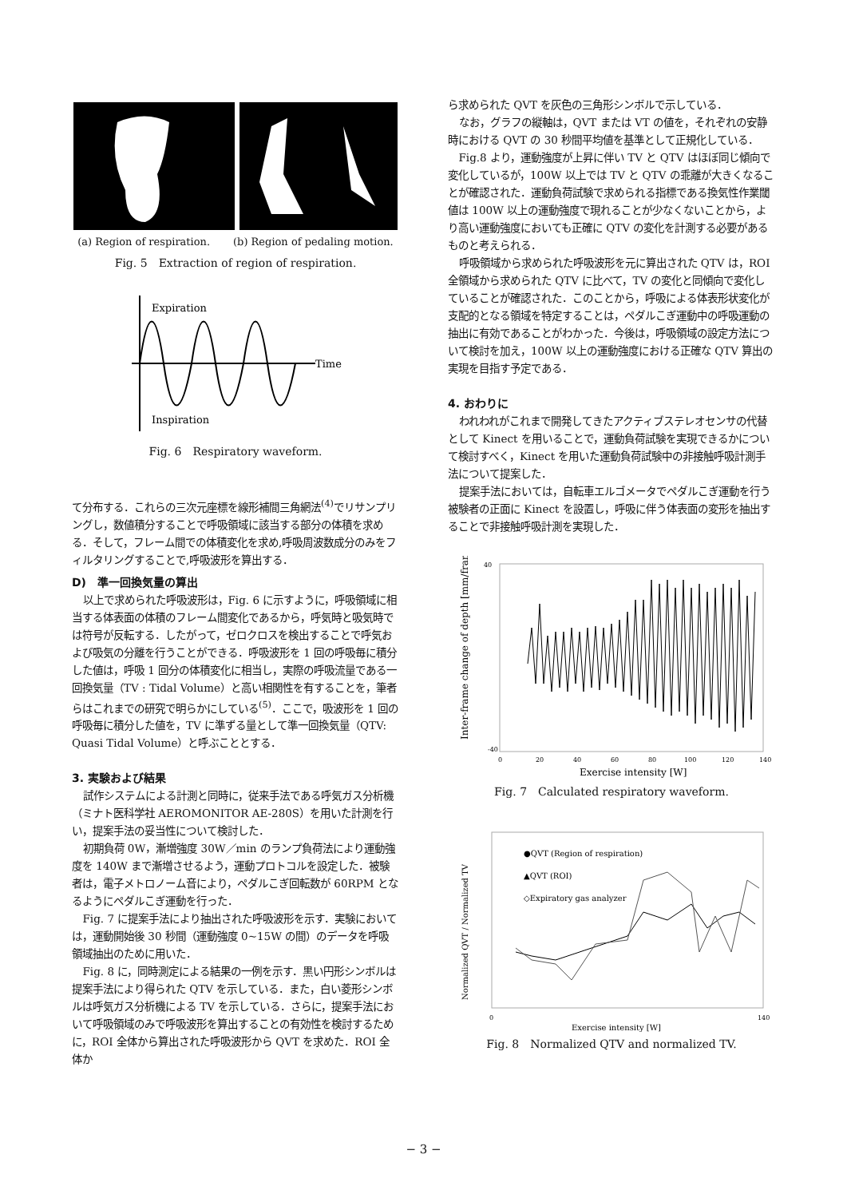(a) Region of respiration. (b) Region of pedaling motion.
Fig. 5　Extraction of region of respiration.
Expiration
Time
Inspiration
Fig. 6　Respiratory waveform.
て分布する．これらの三次元座標を線形補間三角網法<sup>(4)</sup>でリサンプリングし，数値積分することで呼吸領域に該当する部分の体積を求める．そして，フレーム間での体積変化を求め,呼吸周波数成分のみをフィルタリングすることで,呼吸波形を算出する．
D)　準一回換気量の算出
以上で求められた呼吸波形は，Fig. 6 に示すように，呼吸領域に相当する体表面の体積のフレーム間変化であるから，呼気時と吸気時では符号が反転する．したがって，ゼロクロスを検出することで呼気および吸気の分離を行うことができる．呼吸波形を 1 回の呼吸毎に積分した値は，呼吸 1 回分の体積変化に相当し，実際の呼吸流量である一回換気量（TV : Tidal Volume）と高い相関性を有することを，筆者らはこれまでの研究で明らかにしている<sup>(5)</sup>．ここで，吸波形を 1 回の呼吸毎に積分した値を，TV に準ずる量として準一回換気量（QTV: Quasi Tidal Volume）と呼ぶこととする．
3. 実験および結果
試作システムによる計測と同時に，従来手法である呼気ガス分析機（ミナト医科学社 AEROMONITOR AE-280S）を用いた計測を行い，提案手法の妥当性について検討した．
初期負荷 0W，漸増強度 30W／min のランプ負荷法により運動強度を 140W まで漸増させるよう，運動プロトコルを設定した．被験者は，電子メトロノーム音により，ペダルこぎ回転数が 60RPM となるようにペダルこぎ運動を行った．
Fig. 7 に提案手法により抽出された呼吸波形を示す．実験においては，運動開始後 30 秒間（運動強度 0~15W の間）のデータを呼吸領域抽出のために用いた．
Fig. 8 に，同時測定による結果の一例を示す．黒い円形シンボルは提案手法により得られた QTV を示している．また，白い菱形シンボルは呼気ガス分析機による TV を示している．さらに，提案手法において呼吸領域のみで呼吸波形を算出することの有効性を検討するために，ROI 全体から算出された呼吸波形から QVT を求めた．ROI 全体か
ら求められた QVT を灰色の三角形シンボルで示している．
なお，グラフの縦軸は，QVT または VT の値を，それぞれの安静時における QVT の 30 秒間平均値を基準として正規化している．
Fig.8 より，運動強度が上昇に伴い TV と QTV はほぼ同じ傾向で変化しているが，100W 以上では TV と QTV の乖離が大きくなることが確認された．運動負荷試験で求められる指標である換気性作業閾値は 100W 以上の運動強度で現れることが少なくないことから，より高い運動強度においても正確に QTV の変化を計測する必要があるものと考えられる．
呼吸領域から求められた呼吸波形を元に算出された QTV は，ROI 全領域から求められた QTV に比べて，TV の変化と同傾向で変化していることが確認された．このことから，呼吸による体表形状変化が支配的となる領域を特定することは，ペダルこぎ運動中の呼吸運動の抽出に有効であることがわかった．今後は，呼吸領域の設定方法について検討を加え，100W 以上の運動強度における正確な QTV 算出の実現を目指す予定である．
4. おわりに
われわれがこれまで開発してきたアクティブステレオセンサの代替として Kinect を用いることで，運動負荷試験を実現できるかについて検討すべく，Kinect を用いた運動負荷試験中の非接触呼吸計測手法について提案した．
提案手法においては，自転車エルゴメータでペダルこぎ運動を行う被験者の正面に Kinect を設置し，呼吸に伴う体表面の変形を抽出することで非接触呼吸計測を実現した．
Inter-frame change of depth [mm/frame]
0
20
40
60
80
100
120
140
40
-40
Exercise intensity [W]
Fig. 7　Calculated respiratory waveform.
Normalized QVT / Normalized TV
●QVT (Region of respiration)
▲QVT (ROI)
◇Expiratory gas analyzer
0
140
Exercise intensity [W]
Fig. 8　Normalized QTV and normalized TV.
− 3 −